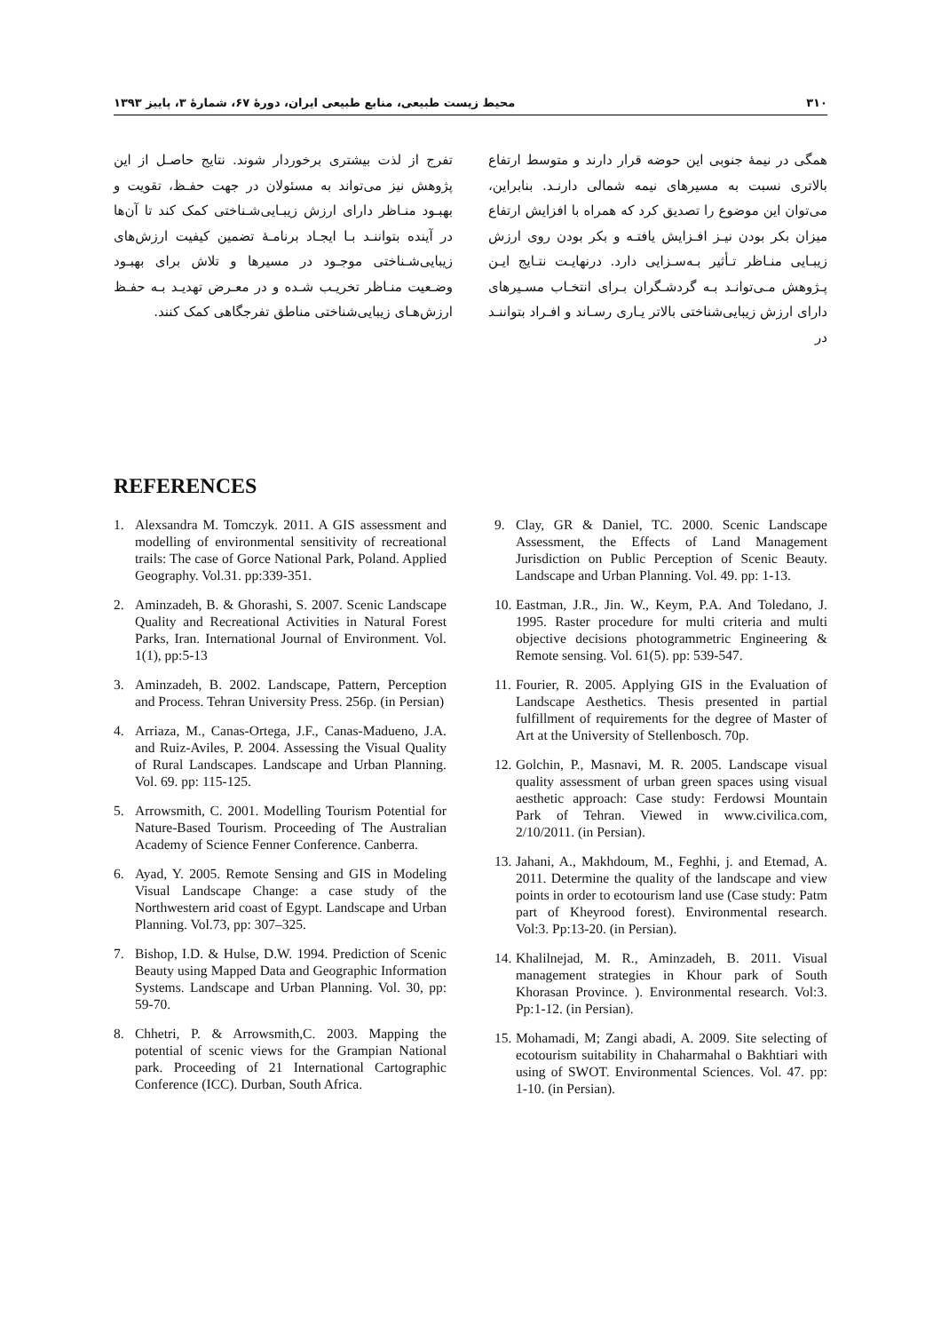۳۱۰ محیط زیست طبیعی، منابع طبیعی ایران، دورهٔ ۶۷، شمارهٔ ۳، پاییز ۱۳۹۳
همگی در نیمهٔ جنوبی این حوضه قرار دارند و متوسط ارتفاع بالاتری نسبت به مسیرهای نیمه شمالی دارنـد. بنابراین، می‌توان این موضوع را تصدیق کرد که همراه با افزایش ارتفاع میزان بکر بودن نیـز افـزایش یافتـه و بکر بودن روی ارزش زیبـایی منـاظر تـأثیر بـه‌سـزایی دارد. درنهایـت نتـایج ایـن پـژوهش مـی‌توانـد بـه گردشـگران بـرای انتخـاب مسـیرهای دارای ارزش زیبایی‌شناختی بالاتر یـاری رسـاند و افـراد بتواننـد در
تفرج از لذت بیشتری برخوردار شوند. نتایج حاصـل از این پژوهش نیز می‌تواند به مسئولان در جهت حفـظ، تقویت و بهبـود منـاظر دارای ارزش زیبـایی‌شـناختی کمک کند تا آن‌ها در آینده بتواننـد بـا ایجـاد برنامـهٔ تضمین کیفیت ارزش‌های زیبایی‌شـناختی موجـود در مسیرها و تلاش برای بهبـود وضـعیت منـاظر تخریـب شـده و در معـرض تهدیـد بـه حفـظ ارزش‌هـای زیبایی‌شناختی مناطق تفرجگاهی کمک کنند.
REFERENCES
1. Alexsandra M. Tomczyk. 2011. A GIS assessment and modelling of environmental sensitivity of recreational trails: The case of Gorce National Park, Poland. Applied Geography. Vol.31. pp:339-351.
2. Aminzadeh, B. & Ghorashi, S. 2007. Scenic Landscape Quality and Recreational Activities in Natural Forest Parks, Iran. International Journal of Environment. Vol. 1(1), pp:5-13
3. Aminzadeh, B. 2002. Landscape, Pattern, Perception and Process. Tehran University Press. 256p. (in Persian)
4. Arriaza, M., Canas-Ortega, J.F., Canas-Madueno, J.A. and Ruiz-Aviles, P. 2004. Assessing the Visual Quality of Rural Landscapes. Landscape and Urban Planning. Vol. 69. pp: 115-125.
5. Arrowsmith, C. 2001. Modelling Tourism Potential for Nature-Based Tourism. Proceeding of The Australian Academy of Science Fenner Conference. Canberra.
6. Ayad, Y. 2005. Remote Sensing and GIS in Modeling Visual Landscape Change: a case study of the Northwestern arid coast of Egypt. Landscape and Urban Planning. Vol.73, pp: 307–325.
7. Bishop, I.D. & Hulse, D.W. 1994. Prediction of Scenic Beauty using Mapped Data and Geographic Information Systems. Landscape and Urban Planning. Vol. 30, pp: 59-70.
8. Chhetri, P. & Arrowsmith,C. 2003. Mapping the potential of scenic views for the Grampian National park. Proceeding of 21 International Cartographic Conference (ICC). Durban, South Africa.
9. Clay, GR & Daniel, TC. 2000. Scenic Landscape Assessment, the Effects of Land Management Jurisdiction on Public Perception of Scenic Beauty. Landscape and Urban Planning. Vol. 49. pp: 1-13.
10. Eastman, J.R., Jin. W., Keym, P.A. And Toledano, J. 1995. Raster procedure for multi criteria and multi objective decisions photogrammetric Engineering & Remote sensing. Vol. 61(5). pp: 539-547.
11. Fourier, R. 2005. Applying GIS in the Evaluation of Landscape Aesthetics. Thesis presented in partial fulfillment of requirements for the degree of Master of Art at the University of Stellenbosch. 70p.
12. Golchin, P., Masnavi, M. R. 2005. Landscape visual quality assessment of urban green spaces using visual aesthetic approach: Case study: Ferdowsi Mountain Park of Tehran. Viewed in www.civilica.com, 2/10/2011. (in Persian).
13. Jahani, A., Makhdoum, M., Feghhi, j. and Etemad, A. 2011. Determine the quality of the landscape and view points in order to ecotourism land use (Case study: Patm part of Kheyrood forest). Environmental research. Vol:3. Pp:13-20. (in Persian).
14. Khalilnejad, M. R., Aminzadeh, B. 2011. Visual management strategies in Khour park of South Khorasan Province. ). Environmental research. Vol:3. Pp:1-12. (in Persian).
15. Mohamadi, M; Zangi abadi, A. 2009. Site selecting of ecotourism suitability in Chaharmahal o Bakhtiari with using of SWOT. Environmental Sciences. Vol. 47. pp: 1-10. (in Persian).